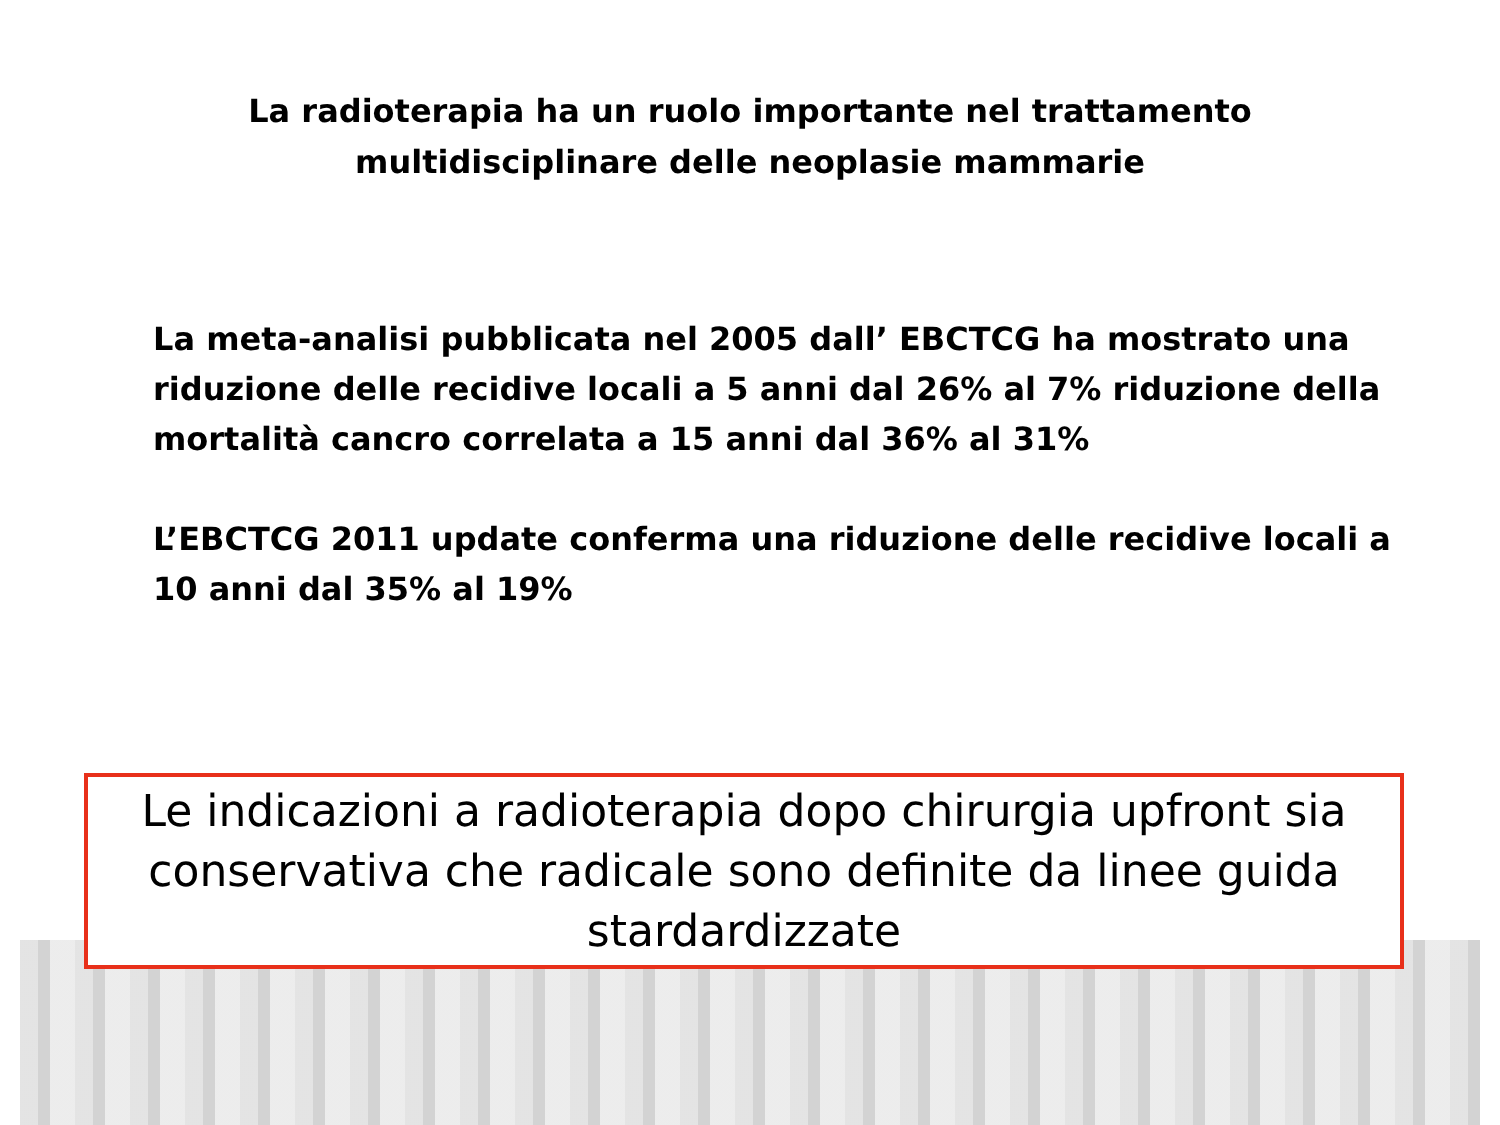La radioterapia ha un ruolo importante nel trattamento
multidisciplinare delle neoplasie mammarie
La meta-analisi pubblicata nel 2005 dall’ EBCTCG ha mostrato una riduzione delle recidive locali a 5 anni dal 26% al 7% riduzione della mortalità cancro correlata a 15 anni dal 36% al 31%
L’EBCTCG 2011 update conferma una riduzione delle recidive locali a 10 anni dal 35% al 19%
Le indicazioni a radioterapia dopo chirurgia upfront sia conservativa che radicale sono definite da linee guida stardardizzate